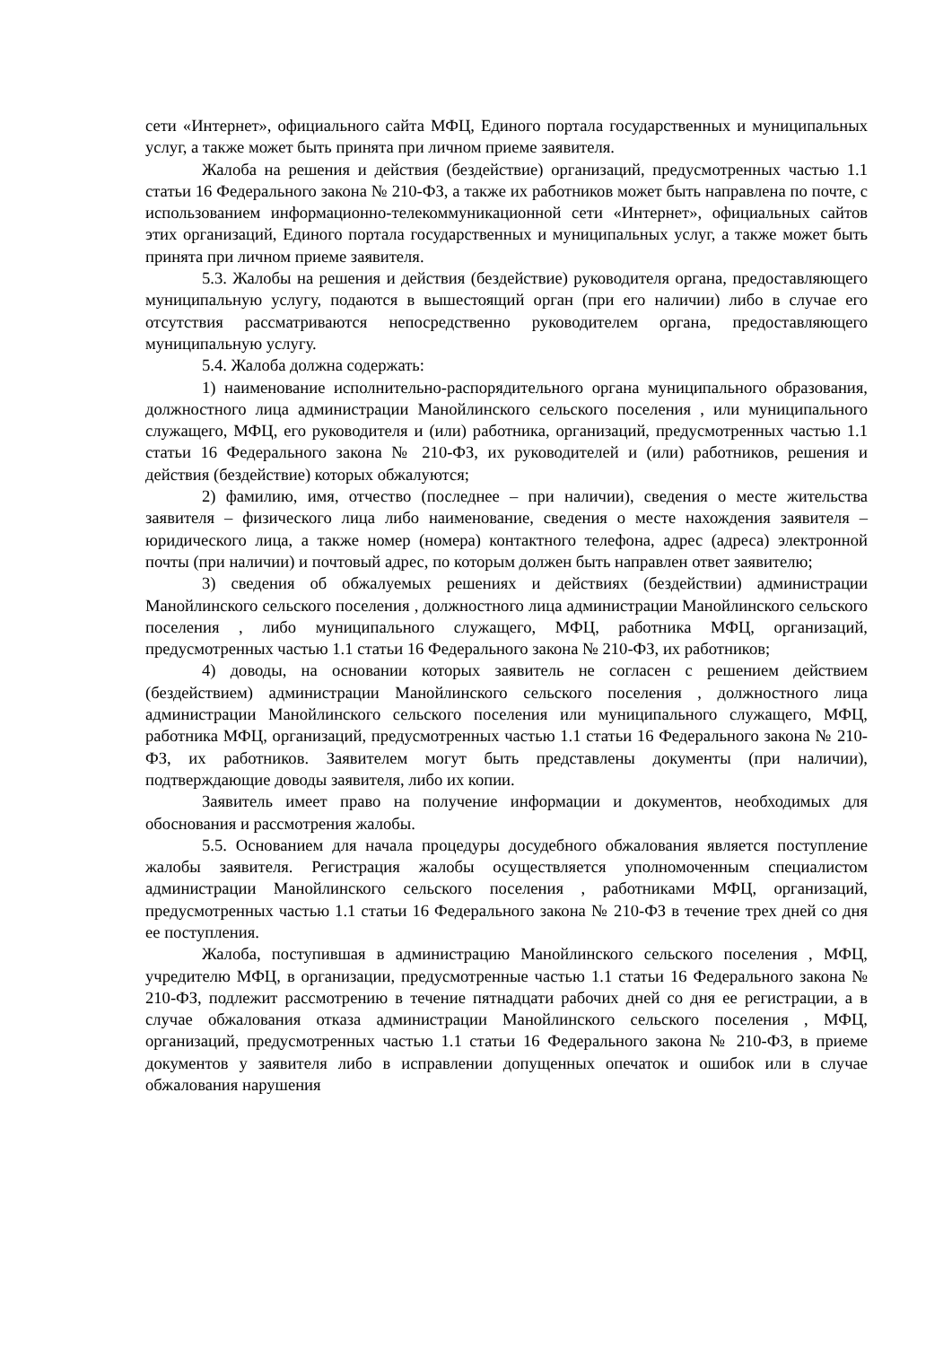сети «Интернет», официального сайта МФЦ, Единого портала государственных и муниципальных услуг, а также может быть принята при личном приеме заявителя.
Жалоба на решения и действия (бездействие) организаций, предусмотренных частью 1.1 статьи 16 Федерального закона № 210-ФЗ, а также их работников может быть направлена по почте, с использованием информационно-телекоммуникационной сети «Интернет», официальных сайтов этих организаций, Единого портала государственных и муниципальных услуг, а также может быть принята при личном приеме заявителя.
5.3. Жалобы на решения и действия (бездействие) руководителя органа, предоставляющего муниципальную услугу, подаются в вышестоящий орган (при его наличии) либо в случае его отсутствия рассматриваются непосредственно руководителем органа, предоставляющего муниципальную услугу.
5.4. Жалоба должна содержать:
1) наименование исполнительно-распорядительного органа муниципального образования, должностного лица администрации Манойлинского сельского поселения , или муниципального служащего, МФЦ, его руководителя и (или) работника, организаций, предусмотренных частью 1.1 статьи 16 Федерального закона № 210-ФЗ, их руководителей и (или) работников, решения и действия (бездействие) которых обжалуются;
2) фамилию, имя, отчество (последнее – при наличии), сведения о месте жительства заявителя – физического лица либо наименование, сведения о месте нахождения заявителя – юридического лица, а также номер (номера) контактного телефона, адрес (адреса) электронной почты (при наличии) и почтовый адрес, по которым должен быть направлен ответ заявителю;
3) сведения об обжалуемых решениях и действиях (бездействии) администрации Манойлинского сельского поселения , должностного лица администрации Манойлинского сельского поселения , либо муниципального служащего, МФЦ, работника МФЦ, организаций, предусмотренных частью 1.1 статьи 16 Федерального закона № 210-ФЗ, их работников;
4) доводы, на основании которых заявитель не согласен с решением действием (бездействием) администрации Манойлинского сельского поселения , должностного лица администрации Манойлинского сельского поселения или муниципального служащего, МФЦ, работника МФЦ, организаций, предусмотренных частью 1.1 статьи 16 Федерального закона № 210-ФЗ, их работников. Заявителем могут быть представлены документы (при наличии), подтверждающие доводы заявителя, либо их копии.
Заявитель имеет право на получение информации и документов, необходимых для обоснования и рассмотрения жалобы.
5.5. Основанием для начала процедуры досудебного обжалования является поступление жалобы заявителя. Регистрация жалобы осуществляется уполномоченным специалистом администрации Манойлинского сельского поселения , работниками МФЦ, организаций, предусмотренных частью 1.1 статьи 16 Федерального закона № 210-ФЗ в течение трех дней со дня ее поступления.
Жалоба, поступившая в администрацию Манойлинского сельского поселения , МФЦ, учредителю МФЦ, в организации, предусмотренные частью 1.1 статьи 16 Федерального закона № 210-ФЗ, подлежит рассмотрению в течение пятнадцати рабочих дней со дня ее регистрации, а в случае обжалования отказа администрации Манойлинского сельского поселения , МФЦ, организаций, предусмотренных частью 1.1 статьи 16 Федерального закона № 210-ФЗ, в приеме документов у заявителя либо в исправлении допущенных опечаток и ошибок или в случае обжалования нарушения